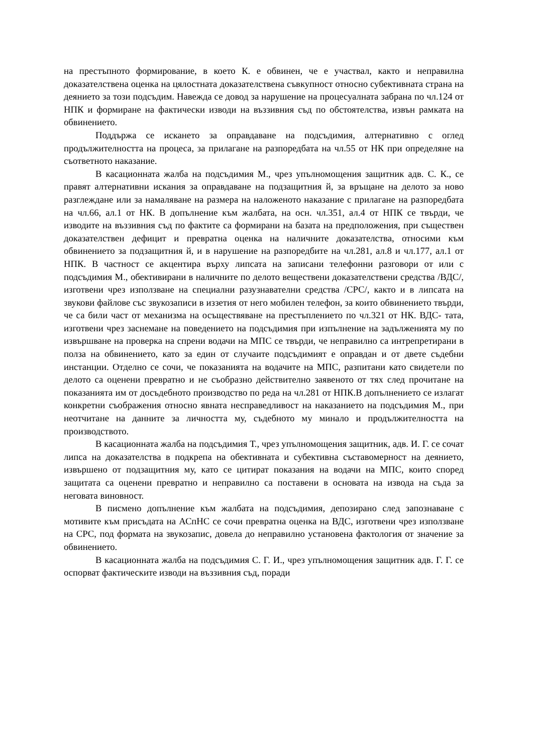на престъпното формирование, в което К. е обвинен, че е участвал, както и неправилна доказателствена оценка на цялостната доказателствена съвкупност относно субективната страна на деянието за този подсъдим. Навежда се довод за нарушение на процесуалната забрана по чл.124 от НПК и формиране на фактически изводи на въззивния съд по обстоятелства, извън рамката на обвинението.
Поддържа се искането за оправдаване на подсъдимия, алтернативно с оглед продължителността на процеса, за прилагане на разпоредбата на чл.55 от НК при определяне на съответното наказание.
В касационната жалба на подсъдимия М., чрез упълномощения защитник адв. С. К., се правят алтернативни искания за оправдаване на подзащитния й, за връщане на делото за ново разглеждане или за намаляване на размера на наложеното наказание с прилагане на разпоредбата на чл.66, ал.1 от НК. В допълнение към жалбата, на осн. чл.351, ал.4 от НПК се твърди, че изводите на въззивния съд по фактите са формирани на базата на предположения, при съществен доказателствен дефицит и превратна оценка на наличните доказателства, относими към обвинението за подзащитния й, и в нарушение на разпоредбите на чл.281, ал.8 и чл.177, ал.1 от НПК. В частност се акцентира върху липсата на записани телефонни разговори от или с подсъдимия М., обективирани в наличните по делото веществени доказателствени средства /ВДС/, изготвени чрез използване на специални разузнавателни средства /СРС/, както и в липсата на звукови файлове със звукозаписи в иззетия от него мобилен телефон, за които обвинението твърди, че са били част от механизма на осъществяване на престъплението по чл.321 от НК. ВДС- тата, изготвени чрез заснемане на поведението на подсъдимия при изпълнение на задълженията му по извършване на проверка на спрени водачи на МПС се твърди, че неправилно са интрепретирани в полза на обвинението, като за един от случаите подсъдимият е оправдан и от двете съдебни инстанции. Отделно се сочи, че показанията на водачите на МПС, разпитани като свидетели по делото са оценени превратно и не съобразно действително заявеното от тях след прочитане на показанията им от досъдебното производство по реда на чл.281 от НПК.В допълнението се излагат конкретни съображения относно явната несправедливост на наказанието на подсъдимия М., при неотчитане на данните за личността му, съдебното му минало и продължителността на производството.
В касационната жалба на подсъдимия Т., чрез упълномощения защитник, адв. И. Г. се сочат липса на доказателства в подкрепа на обективната и субективна съставомерност на деянието, извършено от подзащитния му, като се цитират показания на водачи на МПС, които според защитата са оценени превратно и неправилно са поставени в основата на извода на съда за неговата виновност.
В писмено допълнение към жалбата на подсъдимия, депозирано след запознаване с мотивите към присъдата на АСпНС се сочи превратна оценка на ВДС, изготвени чрез използване на СРС, под формата на звукозапис, довела до неправилно установена фактология от значение за обвинението.
В касационната жалба на подсъдимия С. Г. И., чрез упълномощения защитник адв. Г. Г. се оспорват фактическите изводи на въззивния съд, поради